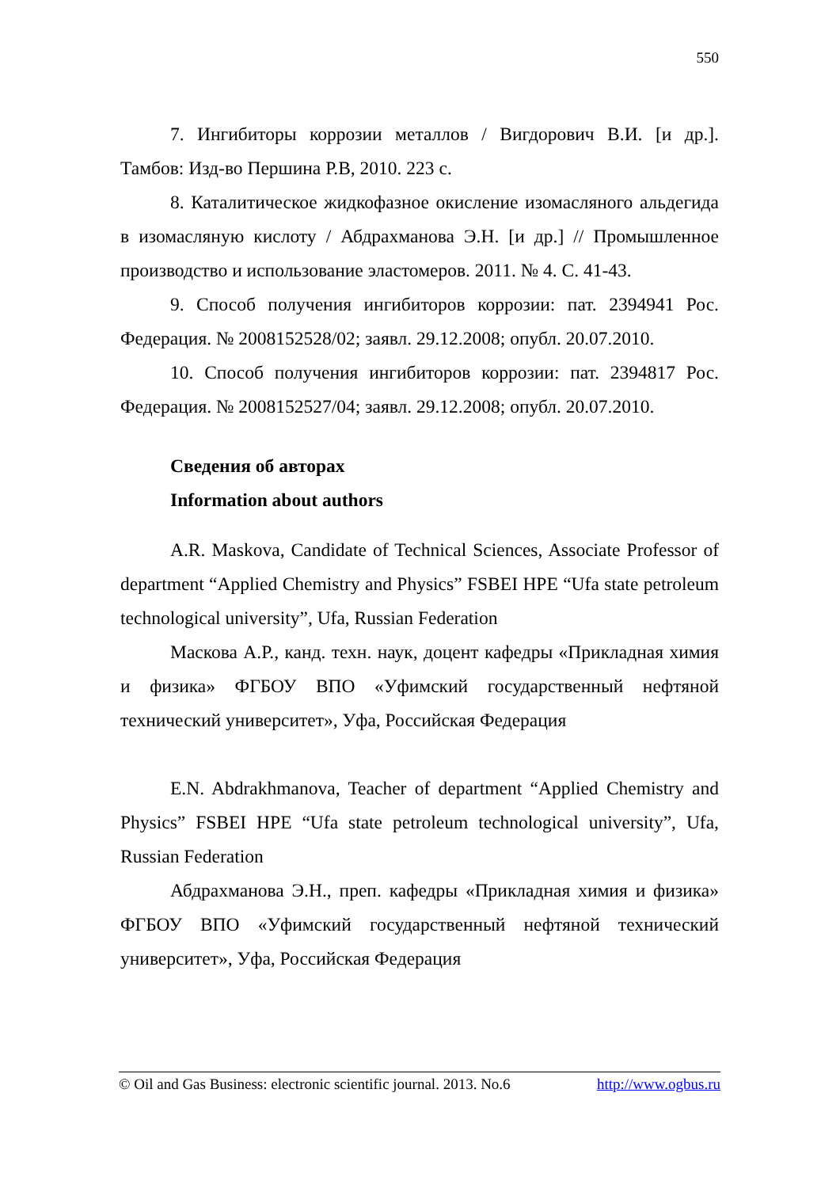550
7. Ингибиторы коррозии металлов / Вигдорович В.И. [и др.]. Тамбов: Изд-во Першина Р.В, 2010. 223 с.
8. Каталитическое жидкофазное окисление изомасляного альдегида в изомасляную кислоту / Абдрахманова Э.Н. [и др.] // Промышленное производство и использование эластомеров. 2011. № 4. С. 41-43.
9. Способ получения ингибиторов коррозии: пат. 2394941 Рос. Федерация. № 2008152528/02; заявл. 29.12.2008; опубл. 20.07.2010.
10. Способ получения ингибиторов коррозии: пат. 2394817 Рос. Федерация. № 2008152527/04; заявл. 29.12.2008; опубл. 20.07.2010.
Сведения об авторах
Information about authors
A.R. Maskova, Candidate of Technical Sciences, Associate Professor of department “Applied Chemistry and Physics” FSBEI HPE “Ufa state petroleum technological university”, Ufa, Russian Federation
Маскова А.Р., канд. техн. наук, доцент кафедры «Прикладная химия и физика» ФГБОУ ВПО «Уфимский государственный нефтяной технический университет», Уфа, Российская Федерация
E.N. Abdrakhmanova, Teacher of department “Applied Chemistry and Physics” FSBEI HPE “Ufa state petroleum technological university”, Ufa, Russian Federation
Абдрахманова Э.Н., преп. кафедры «Прикладная химия и физика» ФГБОУ ВПО «Уфимский государственный нефтяной технический университет», Уфа, Российская Федерация
© Oil and Gas Business: electronic scientific journal. 2013. No.6 http://www.ogbus.ru